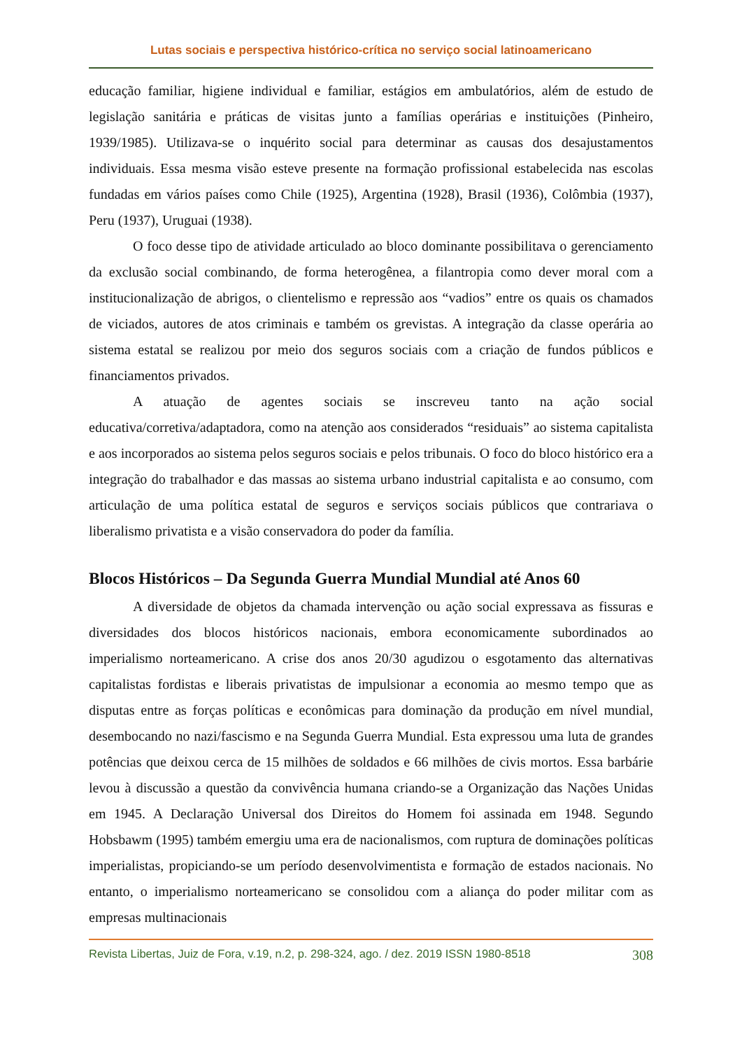Lutas sociais e perspectiva histórico-crítica no serviço social latinoamericano
educação familiar, higiene individual e familiar, estágios em ambulatórios, além de estudo de legislação sanitária e práticas de visitas junto a famílias operárias e instituições (Pinheiro, 1939/1985). Utilizava-se o inquérito social para determinar as causas dos desajustamentos individuais. Essa mesma visão esteve presente na formação profissional estabelecida nas escolas fundadas em vários países como Chile (1925), Argentina (1928), Brasil (1936), Colômbia (1937), Peru (1937), Uruguai (1938).
O foco desse tipo de atividade articulado ao bloco dominante possibilitava o gerenciamento da exclusão social combinando, de forma heterogênea, a filantropia como dever moral com a institucionalização de abrigos, o clientelismo e repressão aos “vadios” entre os quais os chamados de viciados, autores de atos criminais e também os grevistas. A integração da classe operária ao sistema estatal se realizou por meio dos seguros sociais com a criação de fundos públicos e financiamentos privados.
A atuação de agentes sociais se inscreveu tanto na ação social educativa/corretiva/adaptadora, como na atenção aos considerados “residuais” ao sistema capitalista e aos incorporados ao sistema pelos seguros sociais e pelos tribunais. O foco do bloco histórico era a integração do trabalhador e das massas ao sistema urbano industrial capitalista e ao consumo, com articulação de uma política estatal de seguros e serviços sociais públicos que contrariava o liberalismo privatista e a visão conservadora do poder da família.
Blocos Históricos – Da Segunda Guerra Mundial Mundial até Anos 60
A diversidade de objetos da chamada intervenção ou ação social expressava as fissuras e diversidades dos blocos históricos nacionais, embora economicamente subordinados ao imperialismo norteamericano. A crise dos anos 20/30 agudizou o esgotamento das alternativas capitalistas fordistas e liberais privatistas de impulsionar a economia ao mesmo tempo que as disputas entre as forças políticas e econômicas para dominação da produção em nível mundial, desembocando no nazi/fascismo e na Segunda Guerra Mundial. Esta expressou uma luta de grandes potências que deixou cerca de 15 milhões de soldados e 66 milhões de civis mortos. Essa barbárie levou à discussão a questão da convivência humana criando-se a Organização das Nações Unidas em 1945. A Declaração Universal dos Direitos do Homem foi assinada em 1948. Segundo Hobsbawm (1995) também emergiu uma era de nacionalismos, com ruptura de dominações políticas imperialistas, propiciando-se um período desenvolvimentista e formação de estados nacionais. No entanto, o imperialismo norteamericano se consolidou com a aliança do poder militar com as empresas multinacionais
Revista Libertas, Juiz de Fora, v.19, n.2, p. 298-324, ago. / dez. 2019 ISSN 1980-8518 308